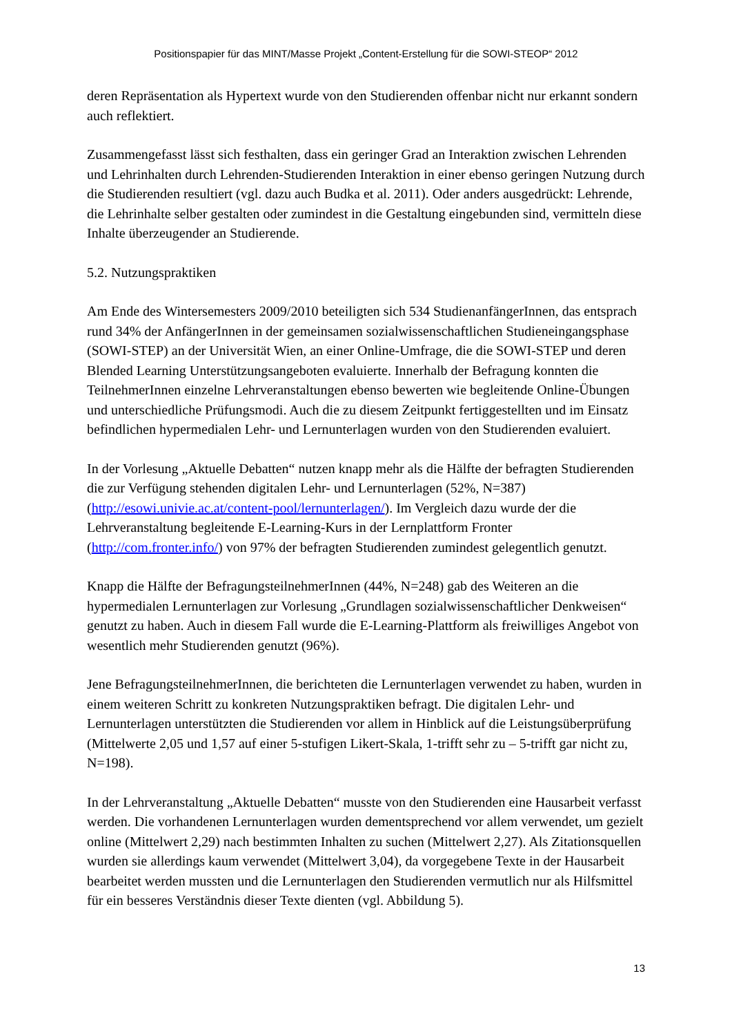Positionspapier für das MINT/Masse Projekt „Content-Erstellung für die SOWI-STEOP“ 2012
deren Repräsentation als Hypertext wurde von den Studierenden offenbar nicht nur erkannt sondern auch reflektiert.
Zusammengefasst lässt sich festhalten, dass ein geringer Grad an Interaktion zwischen Lehrenden und Lehrinhalten durch Lehrenden-Studierenden Interaktion in einer ebenso geringen Nutzung durch die Studierenden resultiert (vgl. dazu auch Budka et al. 2011). Oder anders ausgedrückt: Lehrende, die Lehrinhalte selber gestalten oder zumindest in die Gestaltung eingebunden sind, vermitteln diese Inhalte überzeugender an Studierende.
5.2. Nutzungspraktiken
Am Ende des Wintersemesters 2009/2010 beteiligten sich 534 StudienanfängerInnen, das entsprach rund 34% der AnfängerInnen in der gemeinsamen sozialwissenschaftlichen Studieneingangsphase (SOWI-STEP) an der Universität Wien, an einer Online-Umfrage, die die SOWI-STEP und deren Blended Learning Unterstützungsangeboten evaluierte. Innerhalb der Befragung konnten die TeilnehmerInnen einzelne Lehrveranstaltungen ebenso bewerten wie begleitende Online-Übungen und unterschiedliche Prüfungsmodi. Auch die zu diesem Zeitpunkt fertiggestellten und im Einsatz befindlichen hypermedialen Lehr- und Lernunterlagen wurden von den Studierenden evaluiert.
In der Vorlesung „Aktuelle Debatten“ nutzen knapp mehr als die Hälfte der befragten Studierenden die zur Verfügung stehenden digitalen Lehr- und Lernunterlagen (52%, N=387) (http://esowi.univie.ac.at/content-pool/lernunterlagen/). Im Vergleich dazu wurde der die Lehrveranstaltung begleitende E-Learning-Kurs in der Lernplattform Fronter (http://com.fronter.info/) von 97% der befragten Studierenden zumindest gelegentlich genutzt.
Knapp die Hälfte der BefragungsteilnehmerInnen (44%, N=248) gab des Weiteren an die hypermedialen Lernunterlagen zur Vorlesung „Grundlagen sozialwissenschaftlicher Denkweisen“ genutzt zu haben. Auch in diesem Fall wurde die E-Learning-Plattform als freiwilliges Angebot von wesentlich mehr Studierenden genutzt (96%).
Jene BefragungsteilnehmerInnen, die berichteten die Lernunterlagen verwendet zu haben, wurden in einem weiteren Schritt zu konkreten Nutzungspraktiken befragt. Die digitalen Lehr- und Lernunterlagen unterstützten die Studierenden vor allem in Hinblick auf die Leistungsüberprüfung (Mittelwerte 2,05 und 1,57 auf einer 5-stufigen Likert-Skala, 1-trifft sehr zu – 5-trifft gar nicht zu, N=198).
In der Lehrveranstaltung „Aktuelle Debatten“ musste von den Studierenden eine Hausarbeit verfasst werden. Die vorhandenen Lernunterlagen wurden dementsprechend vor allem verwendet, um gezielt online (Mittelwert 2,29) nach bestimmten Inhalten zu suchen (Mittelwert 2,27). Als Zitationsquellen wurden sie allerdings kaum verwendet (Mittelwert 3,04), da vorgegebene Texte in der Hausarbeit bearbeitet werden mussten und die Lernunterlagen den Studierenden vermutlich nur als Hilfsmittel für ein besseres Verständnis dieser Texte dienten (vgl. Abbildung 5).
13